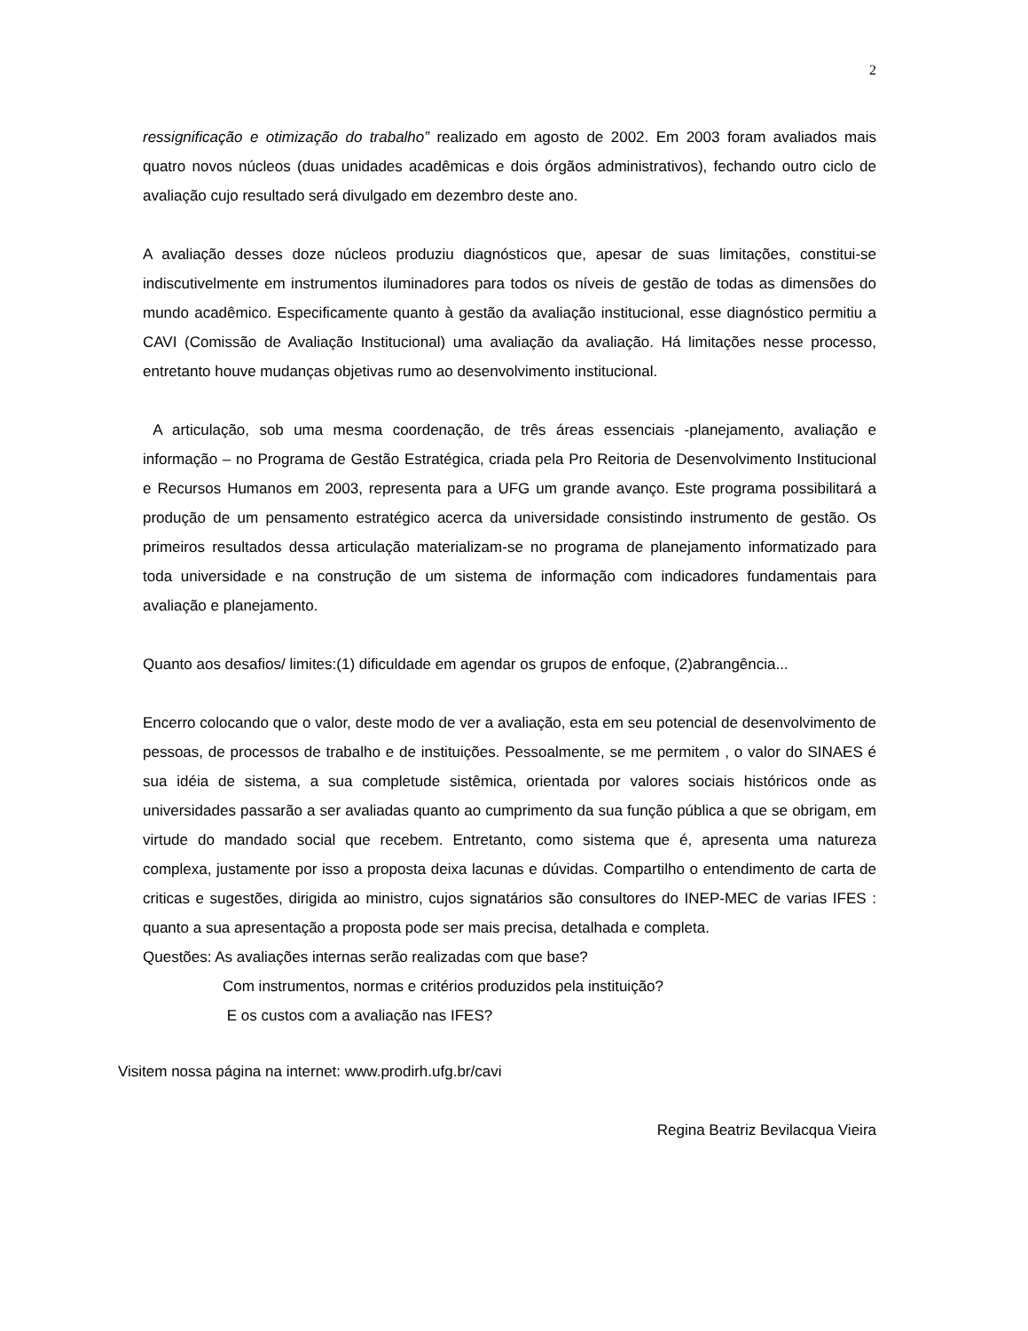2
ressignificação e otimização do trabalho” realizado em agosto de 2002. Em 2003 foram avaliados mais quatro novos núcleos (duas unidades acadêmicas e dois órgãos administrativos), fechando outro ciclo de avaliação cujo resultado será divulgado em dezembro deste ano.
A avaliação desses doze núcleos produziu diagnósticos que, apesar de suas limitações, constitui-se indiscutivelmente em instrumentos iluminadores para todos os níveis de gestão de todas as dimensões do mundo acadêmico. Especificamente quanto à gestão da avaliação institucional, esse diagnóstico permitiu a CAVI (Comissão de Avaliação Institucional) uma avaliação da avaliação. Há limitações nesse processo, entretanto houve mudanças objetivas rumo ao desenvolvimento institucional.
A articulação, sob uma mesma coordenação, de três áreas essenciais -planejamento, avaliação e informação – no Programa de Gestão Estratégica, criada pela Pro Reitoria de Desenvolvimento Institucional e Recursos Humanos em 2003, representa para a UFG um grande avanço. Este programa possibilitará a produção de um pensamento estratégico acerca da universidade consistindo instrumento de gestão. Os primeiros resultados dessa articulação materializam-se no programa de planejamento informatizado para toda universidade e na construção de um sistema de informação com indicadores fundamentais para avaliação e planejamento.
Quanto aos desafios/ limites:(1) dificuldade em agendar os grupos de enfoque, (2)abrangência...
Encerro colocando que o valor, deste modo de ver a avaliação, esta em seu potencial de desenvolvimento de pessoas, de processos de trabalho e de instituições. Pessoalmente, se me permitem , o valor do SINAES é sua idéia de sistema, a sua completude sistêmica, orientada por valores sociais históricos onde as universidades passarão a ser avaliadas quanto ao cumprimento da sua função pública a que se obrigam, em virtude do mandado social que recebem. Entretanto, como sistema que é, apresenta uma natureza complexa, justamente por isso a proposta deixa lacunas e dúvidas. Compartilho o entendimento de carta de criticas e sugestões, dirigida ao ministro, cujos signatários são consultores do INEP-MEC de varias IFES : quanto a sua apresentação a proposta pode ser mais precisa, detalhada e completa.
Questões: As avaliações internas serão realizadas com que base?
Com instrumentos, normas e critérios produzidos pela instituição?
E os custos com a avaliação nas IFES?
Visitem nossa página na internet: www.prodirh.ufg.br/cavi
Regina Beatriz Bevilacqua Vieira